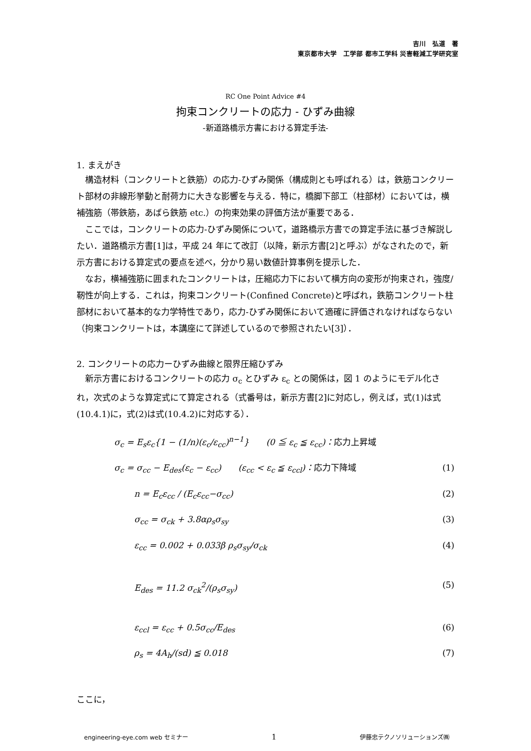吉川　弘道　著
東京都市大学　工学部 都市工学科 災害軽減工学研究室
RC One Point Advice #4
拘束コンクリートの応力 - ひずみ曲線
-新道路橋示方書における算定手法-
1. まえがき
構造材料（コンクリートと鉄筋）の応力-ひずみ関係（構成則とも呼ばれる）は，鉄筋コンクリート部材の非線形挙動と耐荷力に大きな影響を与える．特に，橋脚下部工（柱部材）においては，横補強筋（帯鉄筋，あばら鉄筋 etc.）の拘束効果の評価方法が重要である．
ここでは，コンクリートの応力-ひずみ関係について，道路橋示方書での算定手法に基づき解説したい．道路橋示方書[1]は，平成 24 年にて改訂（以降，新示方書[2]と呼ぶ）がなされたので，新示方書における算定式の要点を述べ，分かり易い数値計算事例を提示した．
なお，横補強筋に囲まれたコンクリートは，圧縮応力下において横方向の変形が拘束され，強度/靭性が向上する．これは，拘束コンクリート(Confined Concrete)と呼ばれ，鉄筋コンクリート柱部材において基本的な力学特性であり，応力-ひずみ関係において適確に評価されなければならない（拘束コンクリートは，本講座にて詳述しているので参照されたい[3]）．
2. コンクリートの応力ーひずみ曲線と限界圧縮ひずみ
新示方書におけるコンクリートの応力 σ<sub>c</sub> とひずみ ε<sub>c</sub> との関係は，図 1 のようにモデル化され，次式のような算定式にて算定される（式番号は，新示方書[2]に対応し，例えば，式(1)は式(10.4.1)に，式(2)は式(10.4.2)に対応する）．
σ<sub>c</sub> = E<sub>s</sub>ε<sub>c</sub>{1 − (1/n)(ε<sub>c</sub>/ε<sub>cc</sub>)<sup>n−1</sup>}　　(0 ≦ ε<sub>c</sub> ≦ ε<sub>cc</sub>)：応力上昇域
σ<sub>c</sub> = σ<sub>cc</sub> − E<sub>des</sub>(ε<sub>c</sub> − ε<sub>cc</sub>)　　(ε<sub>cc</sub> < ε<sub>c</sub> ≦ ε<sub>ccl</sub>)：応力下降域 (1)
n = E<sub>c</sub>ε<sub>cc</sub> / (E<sub>c</sub>ε<sub>cc</sub>−σ<sub>cc</sub>) (2)
σ<sub>cc</sub> = σ<sub>ck</sub> + 3.8αρ<sub>s</sub>σ<sub>sy</sub> (3)
ε<sub>cc</sub> = 0.002 + 0.033β ρ<sub>s</sub>σ<sub>sy</sub>/σ<sub>ck</sub> (4)
E<sub>des</sub> = 11.2 σ<sub>ck</sub><sup>2</sup>/(ρ<sub>s</sub>σ<sub>sy</sub>) (5)
ε<sub>ccl</sub> = ε<sub>cc</sub> + 0.5σ<sub>cc</sub>/E<sub>des</sub> (6)
ρ<sub>s</sub> = 4A<sub>h</sub>/(sd) ≦ 0.018 (7)
ここに，
engineering-eye.com web セミナー 1 伊藤忠テクノソリューションズ㈱